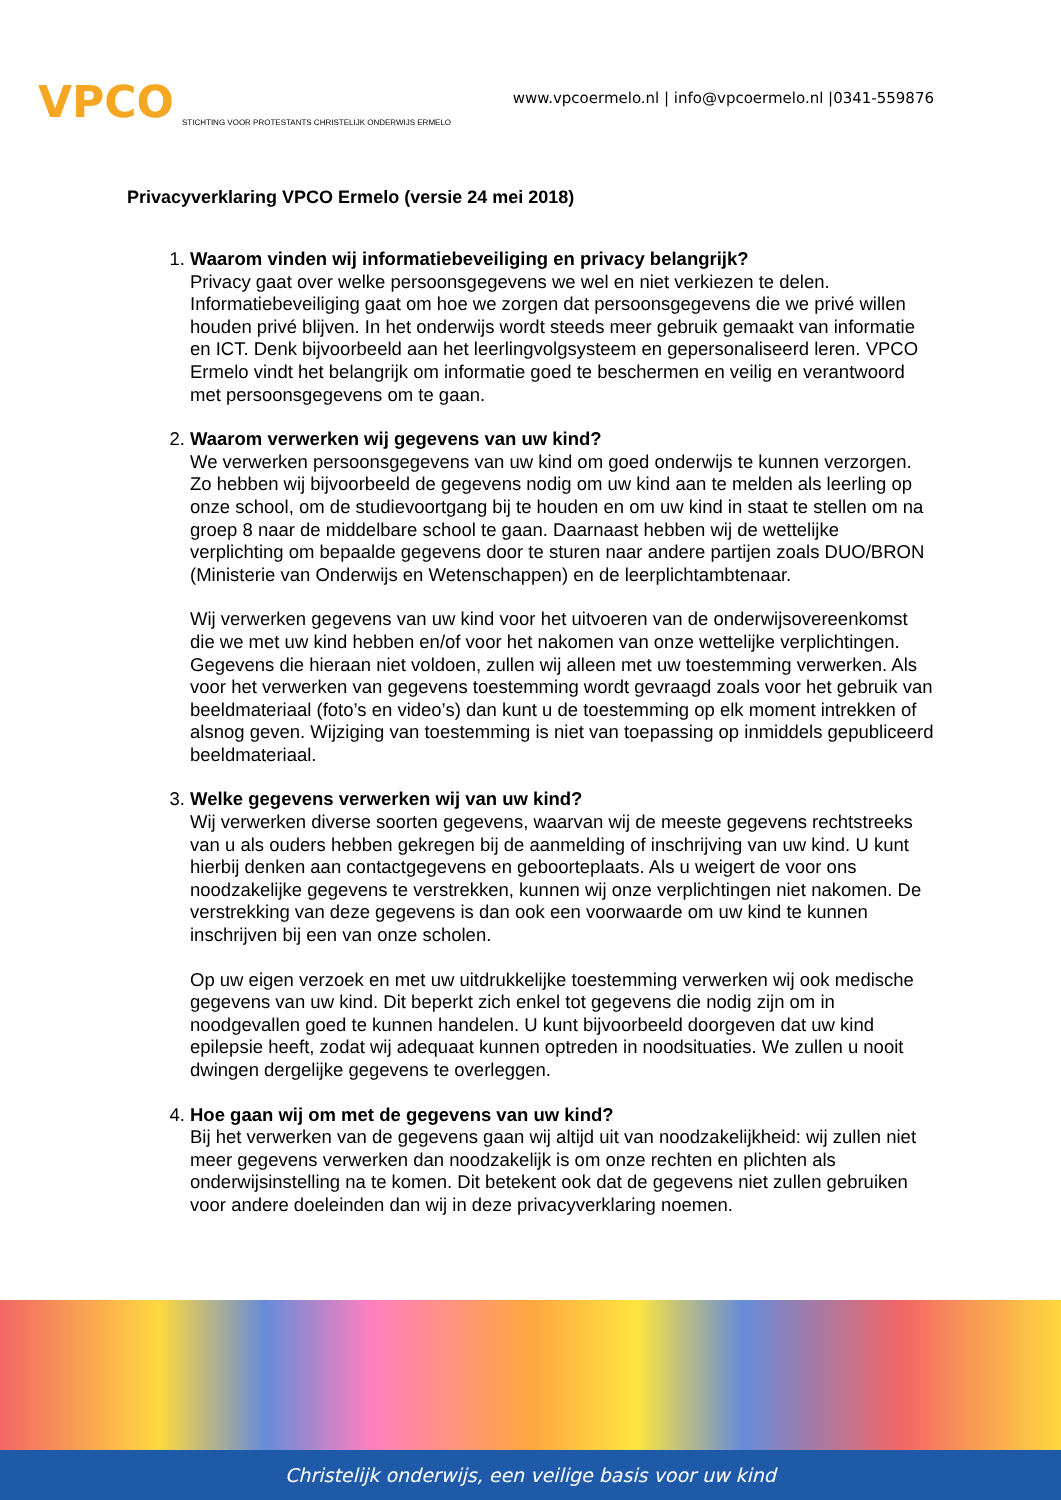VPCO STICHTING VOOR PROTESTANTS CHRISTELIJK ONDERWIJS ERMELO
www.vpcoermelo.nl | info@vpcoermelo.nl |0341-559876
Privacyverklaring VPCO Ermelo (versie 24 mei 2018)
1.
Waarom vinden wij informatiebeveiliging en privacy belangrijk?
Privacy gaat over welke persoonsgegevens we wel en niet verkiezen te delen. Informatiebeveiliging gaat om hoe we zorgen dat persoonsgegevens die we privé willen houden privé blijven. In het onderwijs wordt steeds meer gebruik gemaakt van informatie en ICT. Denk bijvoorbeeld aan het leerlingvolgsysteem en gepersonaliseerd leren. VPCO Ermelo vindt het belangrijk om informatie goed te beschermen en veilig en verantwoord met persoonsgegevens om te gaan.
2.
Waarom verwerken wij gegevens van uw kind?
We verwerken persoonsgegevens van uw kind om goed onderwijs te kunnen verzorgen. Zo hebben wij bijvoorbeeld de gegevens nodig om uw kind aan te melden als leerling op onze school, om de studievoortgang bij te houden en om uw kind in staat te stellen om na groep 8 naar de middelbare school te gaan. Daarnaast hebben wij de wettelijke verplichting om bepaalde gegevens door te sturen naar andere partijen zoals DUO/BRON (Ministerie van Onderwijs en Wetenschappen) en de leerplichtambtenaar.
Wij verwerken gegevens van uw kind voor het uitvoeren van de onderwijsovereenkomst die we met uw kind hebben en/of voor het nakomen van onze wettelijke verplichtingen. Gegevens die hieraan niet voldoen, zullen wij alleen met uw toestemming verwerken. Als voor het verwerken van gegevens toestemming wordt gevraagd zoals voor het gebruik van beeldmateriaal (foto’s en video’s) dan kunt u de toestemming op elk moment intrekken of alsnog geven. Wijziging van toestemming is niet van toepassing op inmiddels gepubliceerd beeldmateriaal.
3.
Welke gegevens verwerken wij van uw kind?
Wij verwerken diverse soorten gegevens, waarvan wij de meeste gegevens rechtstreeks van u als ouders hebben gekregen bij de aanmelding of inschrijving van uw kind. U kunt hierbij denken aan contactgegevens en geboorteplaats. Als u weigert de voor ons noodzakelijke gegevens te verstrekken, kunnen wij onze verplichtingen niet nakomen. De verstrekking van deze gegevens is dan ook een voorwaarde om uw kind te kunnen inschrijven bij een van onze scholen.
Op uw eigen verzoek en met uw uitdrukkelijke toestemming verwerken wij ook medische gegevens van uw kind. Dit beperkt zich enkel tot gegevens die nodig zijn om in noodgevallen goed te kunnen handelen. U kunt bijvoorbeeld doorgeven dat uw kind epilepsie heeft, zodat wij adequaat kunnen optreden in noodsituaties. We zullen u nooit dwingen dergelijke gegevens te overleggen.
4.
Hoe gaan wij om met de gegevens van uw kind?
Bij het verwerken van de gegevens gaan wij altijd uit van noodzakelijkheid: wij zullen niet meer gegevens verwerken dan noodzakelijk is om onze rechten en plichten als onderwijsinstelling na te komen. Dit betekent ook dat de gegevens niet zullen gebruiken voor andere doeleinden dan wij in deze privacyverklaring noemen.
Christelijk onderwijs, een veilige basis voor uw kind